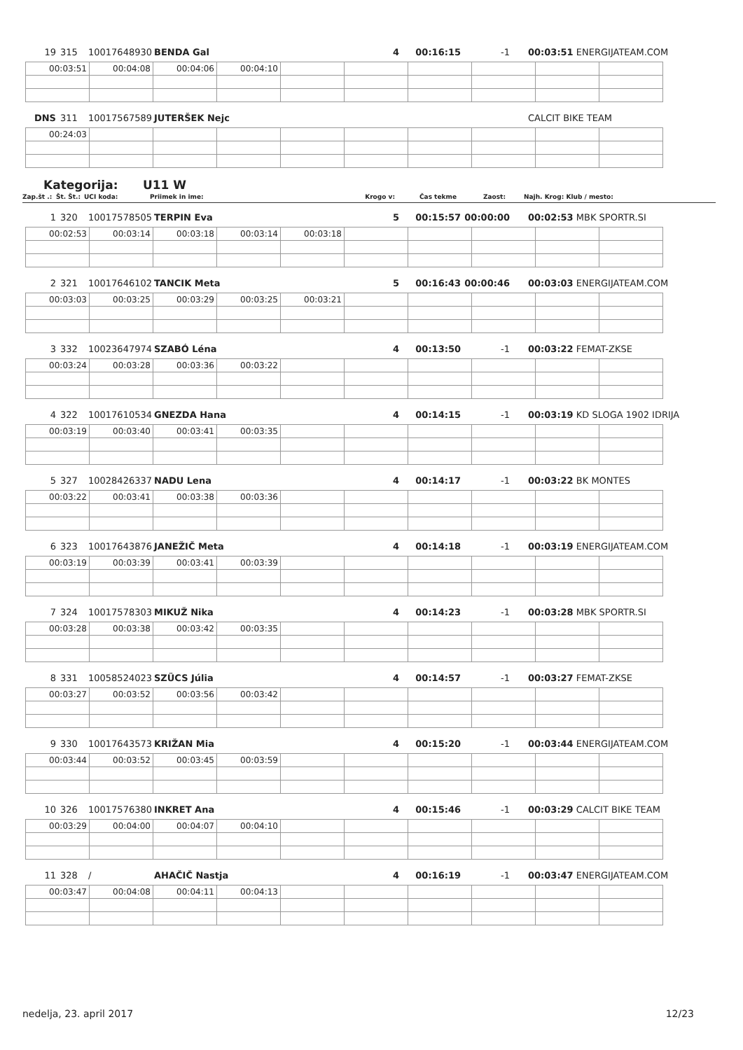19 315 10017648930 BENDA Gal 4 00:16:15 -1 00:03:51 ENERGIJATEAM.COM
| 00:03:51 | 00:04:08 | 00:04:06 | 00:04:10 | | | | | | |
DNS 311 10017567589 JUTERŠEK Nejc CALCIT BIKE TEAM
| 00:24:03 | | | | | | | | | |
Kategorija: U11 W
Zap.št .: Št. Št.: UCI koda: Priimek in ime: Krogo v: Čas tekme Zaost: Najh. Krog: Klub / mesto:
1 320 10017578505 TERPIN Eva 5 00:15:57 00:00:00 00:02:53 MBK SPORTR.SI
| 00:02:53 | 00:03:14 | 00:03:18 | 00:03:14 | 00:03:18 | | | | | |
2 321 10017646102 TANCIK Meta 5 00:16:43 00:00:46 00:03:03 ENERGIJATEAM.COM
| 00:03:03 | 00:03:25 | 00:03:29 | 00:03:25 | 00:03:21 | | | | | |
3 332 10023647974 SZABÓ Léna 4 00:13:50 -1 00:03:22 FEMAT-ZKSE
| 00:03:24 | 00:03:28 | 00:03:36 | 00:03:22 | | | | | | |
4 322 10017610534 GNEZDA Hana 4 00:14:15 -1 00:03:19 KD SLOGA 1902 IDRIJA
| 00:03:19 | 00:03:40 | 00:03:41 | 00:03:35 | | | | | | |
5 327 10028426337 NADU Lena 4 00:14:17 -1 00:03:22 BK MONTES
| 00:03:22 | 00:03:41 | 00:03:38 | 00:03:36 | | | | | | |
6 323 10017643876 JANEŽIČ Meta 4 00:14:18 -1 00:03:19 ENERGIJATEAM.COM
| 00:03:19 | 00:03:39 | 00:03:41 | 00:03:39 | | | | | | |
7 324 10017578303 MIKUŽ Nika 4 00:14:23 -1 00:03:28 MBK SPORTR.SI
| 00:03:28 | 00:03:38 | 00:03:42 | 00:03:35 | | | | | | |
8 331 10058524023 SZÜCS Júlia 4 00:14:57 -1 00:03:27 FEMAT-ZKSE
| 00:03:27 | 00:03:52 | 00:03:56 | 00:03:42 | | | | | | |
9 330 10017643573 KRIŽAN Mia 4 00:15:20 -1 00:03:44 ENERGIJATEAM.COM
| 00:03:44 | 00:03:52 | 00:03:45 | 00:03:59 | | | | | | |
10 326 10017576380 INKRET Ana 4 00:15:46 -1 00:03:29 CALCIT BIKE TEAM
| 00:03:29 | 00:04:00 | 00:04:07 | 00:04:10 | | | | | | |
11 328 / AHAČIČ Nastja 4 00:16:19 -1 00:03:47 ENERGIJATEAM.COM
| 00:03:47 | 00:04:08 | 00:04:11 | 00:04:13 | | | | | | |
nedelja, 23. april 2017 12/23